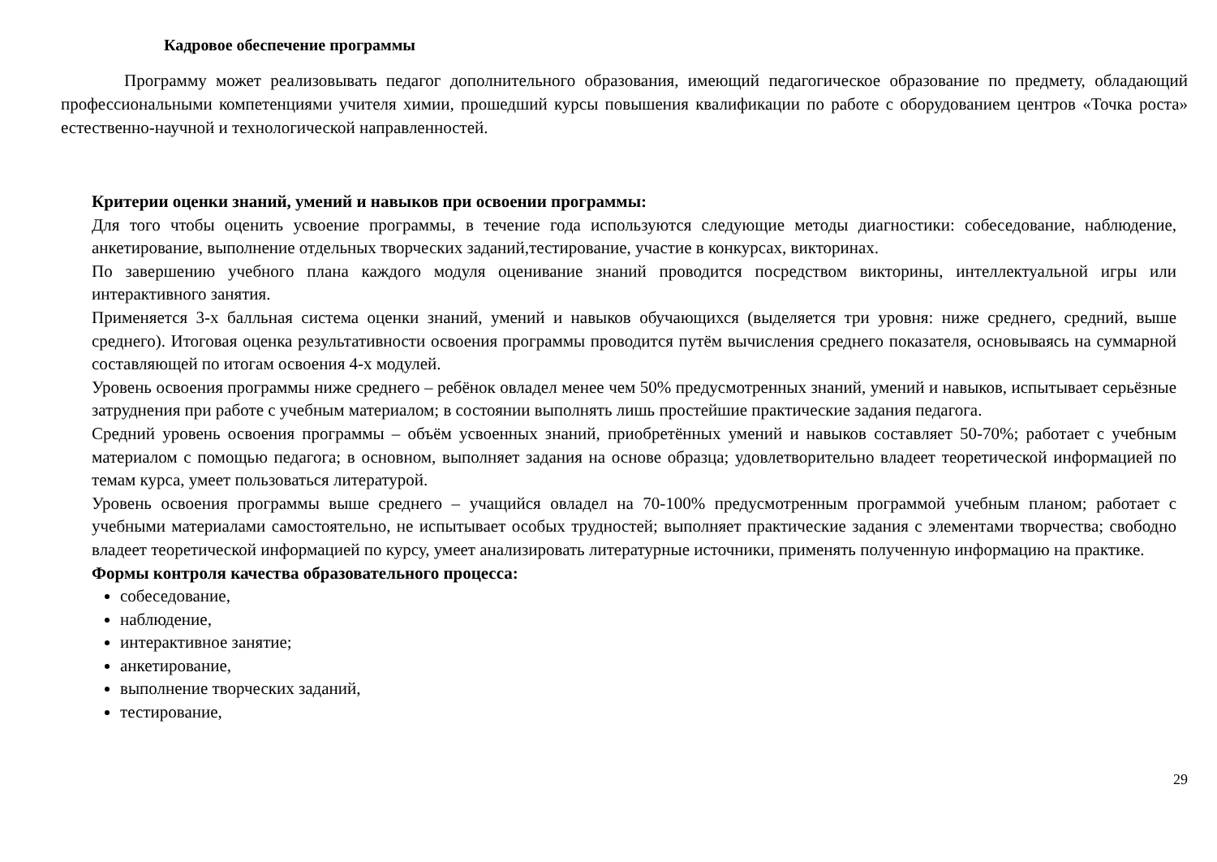Кадровое обеспечение программы
Программу может реализовывать педагог дополнительного образования, имеющий педагогическое образование по предмету, обладающий профессиональными компетенциями учителя химии, прошедший курсы повышения квалификации по работе с оборудованием центров «Точка роста» естественно-научной и технологической направленностей.
Критерии оценки знаний, умений и навыков при освоении программы:
Для того чтобы оценить усвоение программы, в течение года используются следующие методы диагностики: собеседование, наблюдение, анкетирование, выполнение отдельных творческих заданий,тестирование, участие в конкурсах, викторинах.
По завершению учебного плана каждого модуля оценивание знаний проводится посредством викторины, интеллектуальной игры или интерактивного занятия.
Применяется 3-х балльная система оценки знаний, умений и навыков обучающихся (выделяется три уровня: ниже среднего, средний, выше среднего). Итоговая оценка результативности освоения программы проводится путём вычисления среднего показателя, основываясь на суммарной составляющей по итогам освоения 4-х модулей.
Уровень освоения программы ниже среднего – ребёнок овладел менее чем 50% предусмотренных знаний, умений и навыков, испытывает серьёзные затруднения при работе с учебным материалом; в состоянии выполнять лишь простейшие практические задания педагога.
Средний уровень освоения программы – объём усвоенных знаний, приобретённых умений и навыков составляет 50-70%; работает с учебным материалом с помощью педагога; в основном, выполняет задания на основе образца; удовлетворительно владеет теоретической информацией по темам курса, умеет пользоваться литературой.
Уровень освоения программы выше среднего – учащийся овладел на 70-100% предусмотренным программой учебным планом; работает с учебными материалами самостоятельно, не испытывает особых трудностей; выполняет практические задания с элементами творчества; свободно владеет теоретической информацией по курсу, умеет анализировать литературные источники, применять полученную информацию на практике.
Формы контроля качества образовательного процесса:
собеседование,
наблюдение,
интерактивное занятие;
анкетирование,
выполнение творческих заданий,
тестирование,
29